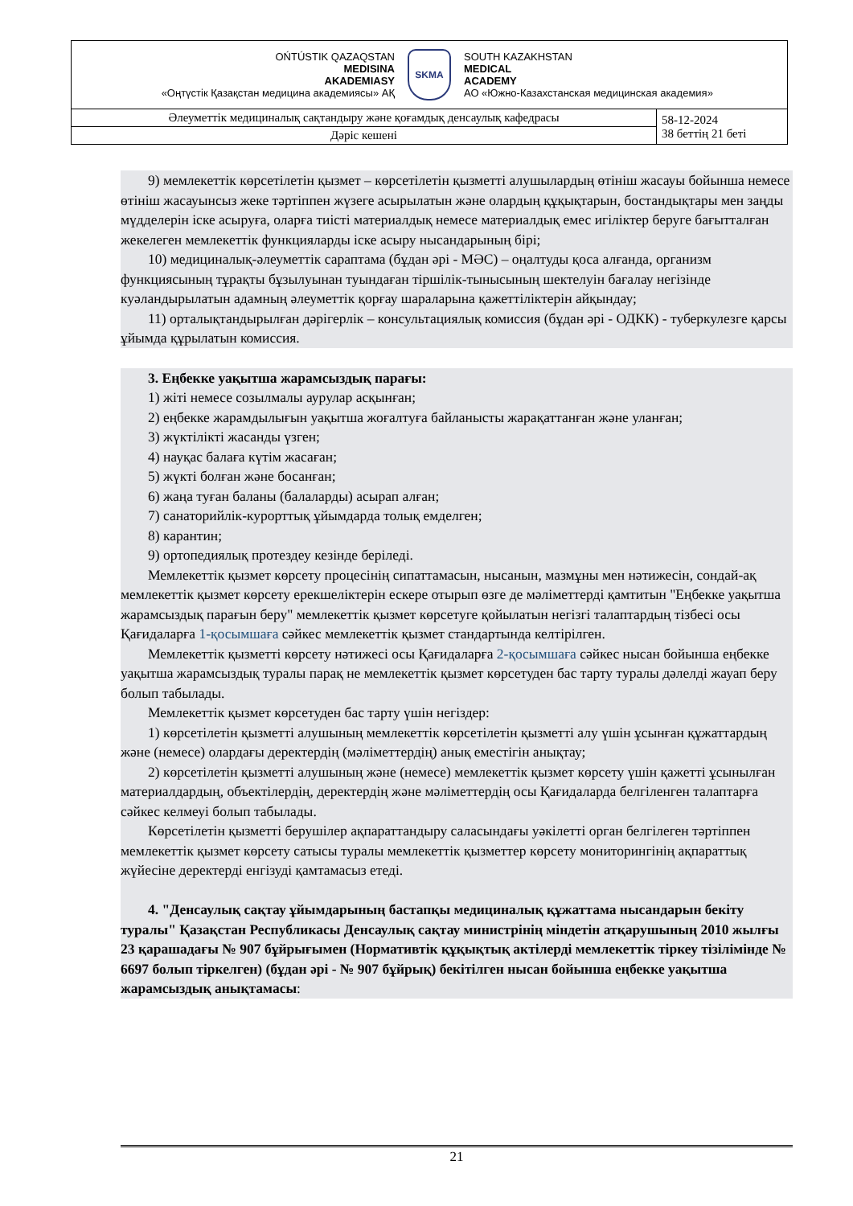OŃTÚSTIK QAZAQSTAN
MEDISINA
AKADEMIASY
«Оңтүстік Қазақстан медицина академиясы» АҚ
SKMA
SOUTH KAZAKHSTAN
MEDICAL
ACADEMY
АО «Южно-Казахстанская медицинская академия»
| Әлеуметтік медициналық сақтандыру және қоғамдық денсаулық кафедрасы | 58-12-2024 38 беттің 21 беті |
| Дәріс кешені | |
9) мемлекеттік көрсетілетін қызмет – көрсетілетін қызметті алушылардың өтініш жасауы бойынша немесе өтініш жасауынсыз жеке тәртіппен жүзеге асырылатын және олардың құқықтарын, бостандықтары мен заңды мүдделерін іске асыруға, оларға тиісті материалдық немесе материалдық емес игіліктер беруге бағытталған жекелеген мемлекеттік функцияларды іске асыру нысандарының бірі;
10) медициналық-әлеуметтік сараптама (бұдан әрі - МӘС) – оңалтуды қоса алғанда, организм функциясының тұрақты бұзылуынан туындаған тіршілік-тынысының шектелуін бағалау негізінде куәландырылатын адамның әлеуметтік қорғау шараларына қажеттіліктерін айқындау;
11) орталықтандырылған дәрігерлік – консультациялық комиссия (бұдан әрі - ОДКК) - туберкулезге қарсы ұйымда құрылатын комиссия.
3. Еңбекке уақытша жарамсыздық парағы:
1) жіті немесе созылмалы аурулар асқынған;
2) еңбекке жарамдылығын уақытша жоғалтуға байланысты жарақаттанған және уланған;
3) жүктілікті жасанды үзген;
4) науқас балаға күтім жасаған;
5) жүкті болған және босанған;
6) жаңа туған баланы (балаларды) асырап алған;
7) санаторийлік-курорттық ұйымдарда толық емделген;
8) карантин;
9) ортопедиялық протездеу кезінде беріледі.
Мемлекеттік қызмет көрсету процесінің сипаттамасын, нысанын, мазмұны мен нәтижесін, сондай-ақ мемлекеттік қызмет көрсету ерекшеліктерін ескере отырып өзге де мәліметтерді қамтитын "Еңбекке уақытша жарамсыздық парағын беру" мемлекеттік қызмет көрсетуге қойылатын негізгі талаптардың тізбесі осы Қағидаларға 1-қосымшаға сәйкес мемлекеттік қызмет стандартында келтірілген.
Мемлекеттік қызметті көрсету нәтижесі осы Қағидаларға 2-қосымшаға сәйкес нысан бойынша еңбекке уақытша жарамсыздық туралы парақ не мемлекеттік қызмет көрсетуден бас тарту туралы дәлелді жауап беру болып табылады.
Мемлекеттік қызмет көрсетуден бас тарту үшін негіздер:
1) көрсетілетін қызметті алушының мемлекеттік көрсетілетін қызметті алу үшін ұсынған құжаттардың және (немесе) олардағы деректердің (мәліметтердің) анық еместігін анықтау;
2) көрсетілетін қызметті алушының және (немесе) мемлекеттік қызмет көрсету үшін қажетті ұсынылған материалдардың, объектілердің, деректердің және мәліметтердің осы Қағидаларда белгіленген талаптарға сәйкес келмеуі болып табылады.
Көрсетілетін қызметті берушілер ақпараттандыру саласындағы уәкілетті орган белгілеген тәртіппен мемлекеттік қызмет көрсету сатысы туралы мемлекеттік қызметтер көрсету мониторингінің ақпараттық жүйесіне деректерді енгізуді қамтамасыз етеді.
4. "Денсаулық сақтау ұйымдарының бастапқы медициналық құжаттама нысандарын бекіту туралы" Қазақстан Республикасы Денсаулық сақтау министрінің міндетін атқарушының 2010 жылғы 23 қарашадағы № 907 бұйрығымен (Нормативтік құқықтық актілерді мемлекеттік тіркеу тізілімінде № 6697 болып тіркелген) (бұдан әрі - № 907 бұйрық) бекітілген нысан бойынша еңбекке уақытша жарамсыздық анықтамасы:
21